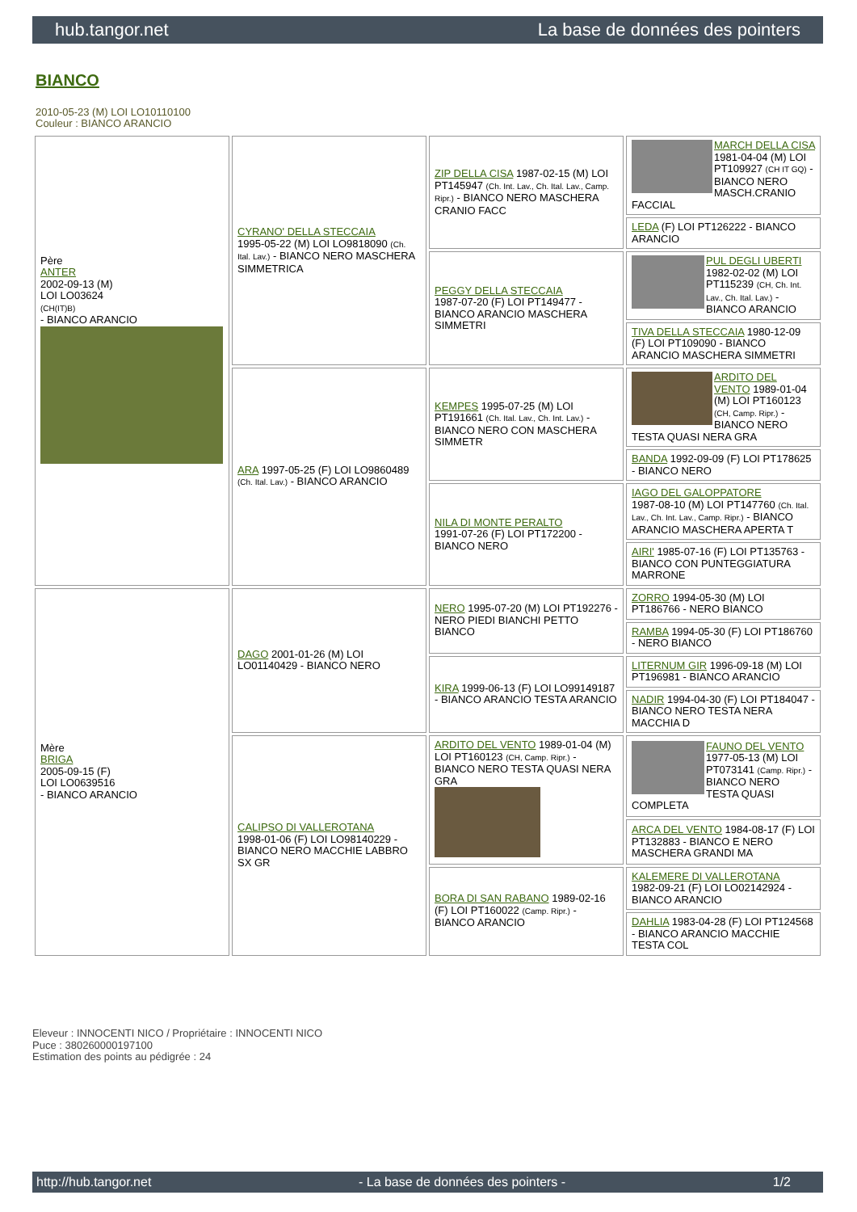hub.tangor.net La base de données des pointers
BIANCO
2010-05-23 (M) LOI LO10110100
Couleur : BIANCO ARANCIO
| Père ANTER 2002-09-13 (M) LOI LO03624 (CH(IT)B) - BIANCO ARANCIO | CYRANO' DELLA STECCAIA 1995-05-22 (M) LOI LO9818090 (Ch. Ital. Lav.) - BIANCO NERO MASCHERA SIMMETRICA | ZIP DELLA CISA 1987-02-15 (M) LOI PT145947 (Ch. Int. Lav., Ch. Ital. Lav., Camp. Ripr.) - BIANCO NERO MASCHERA CRANIO FACC | MARCH DELLA CISA 1981-04-04 (M) LOI PT109927 (CH IT GQ) - BIANCO NERO MASCH.CRANIO FACCIAL |
| | | | LEDA (F) LOI PT126222 - BIANCO ARANCIO |
| | | PEGGY DELLA STECCAIA 1987-07-20 (F) LOI PT149477 - BIANCO ARANCIO MASCHERA SIMMETRI | PUL DEGLI UBERTI 1982-02-02 (M) LOI PT115239 (CH, Ch. Int. Lav., Ch. Ital. Lav.) - BIANCO ARANCIO |
| | | | TIVA DELLA STECCAIA 1980-12-09 (F) LOI PT109090 - BIANCO ARANCIO MASCHERA SIMMETRI |
| | ARA 1997-05-25 (F) LOI LO9860489 (Ch. Ital. Lav.) - BIANCO ARANCIO | KEMPES 1995-07-25 (M) LOI PT191661 (Ch. Ital. Lav., Ch. Int. Lav.) - BIANCO NERO CON MASCHERA SIMMETR | ARDITO DEL VENTO 1989-01-04 (M) LOI PT160123 (CH, Camp. Ripr.) - BIANCO NERO TESTA QUASI NERA GRA |
| | | | BANDA 1992-09-09 (F) LOI PT178625 - BIANCO NERO |
| | | NILA DI MONTE PERALTO 1991-07-26 (F) LOI PT172200 - BIANCO NERO | IAGO DEL GALOPPATORE 1987-08-10 (M) LOI PT147760 (Ch. Ital. Lav., Ch. Int. Lav., Camp. Ripr.) - BIANCO ARANCIO MASCHERA APERTA T |
| | | | AIRI' 1985-07-16 (F) LOI PT135763 - BIANCO CON PUNTEGGIATURA MARRONE |
| Mère BRIGA 2005-09-15 (F) LOI LO0639516 - BIANCO ARANCIO | DAGO 2001-01-26 (M) LOI LO01140429 - BIANCO NERO | NERO 1995-07-20 (M) LOI PT192276 - NERO PIEDI BIANCHI PETTO BIANCO | ZORRO 1994-05-30 (M) LOI PT186766 - NERO BIANCO |
| | | | RAMBA 1994-05-30 (F) LOI PT186760 - NERO BIANCO |
| | | KIRA 1999-06-13 (F) LOI LO99149187 - BIANCO ARANCIO TESTA ARANCIO | LITERNUM GIR 1996-09-18 (M) LOI PT196981 - BIANCO ARANCIO |
| | | | NADIR 1994-04-30 (F) LOI PT184047 - BIANCO NERO TESTA NERA MACCHIA D |
| | CALIPSO DI VALLEROTANA 1998-01-06 (F) LOI LO98140229 - BIANCO NERO MACCHIE LABBRO SX GR | ARDITO DEL VENTO 1989-01-04 (M) LOI PT160123 (CH, Camp. Ripr.) - BIANCO NERO TESTA QUASI NERA GRA | FAUNO DEL VENTO 1977-05-13 (M) LOI PT073141 (Camp. Ripr.) - BIANCO NERO TESTA QUASI COMPLETA |
| | | | ARCA DEL VENTO 1984-08-17 (F) LOI PT132883 - BIANCO E NERO MASCHERA GRANDI MA |
| | | BORA DI SAN RABANO 1989-02-16 (F) LOI PT160022 (Camp. Ripr.) - BIANCO ARANCIO | KALEMERE DI VALLEROTANA 1982-09-21 (F) LOI LO02142924 - BIANCO ARANCIO |
| | | | DAHLIA 1983-04-28 (F) LOI PT124568 - BIANCO ARANCIO MACCHIE TESTA COL |
Eleveur : INNOCENTI NICO / Propriétaire : INNOCENTI NICO
Puce : 380260000197100
Estimation des points au pédigrée : 24
http://hub.tangor.net - La base de données des pointers - 1/2